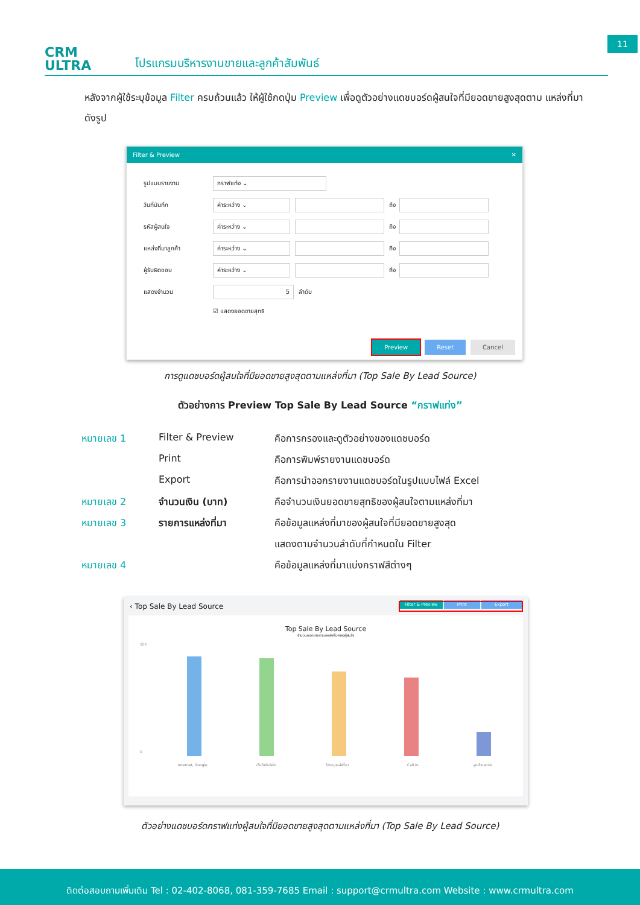11
CRM
ULTRA
โปรแกรมบริหารงานขายและลูกค้าสัมพันธ์
หลังจากผู้ใช้ระบุข้อมูล Filter ครบถ้วนแล้ว ให้ผู้ใช้กดปุ่ม Preview เพื่อดูตัวอย่างแดชบอร์ดผู้สนใจที่มียอดขายสูงสุดตาม แหล่งที่มา ดังรูป
Filter & Preview ✕
รูปแบบรายงาน กราฟแท่ง ⌄
วันที่บันทึก ค่าระหว่าง ⌄ ถึง
รหัสผู้สนใจ ค่าระหว่าง ⌄ ถึง
แหล่งที่มาลูกค้า ค่าระหว่าง ⌄ ถึง
ผู้รับผิดชอบ ค่าระหว่าง ⌄ ถึง
แสดงจำนวน 5 ลำดับ
☑ แสดงยอดขายสุทธิ
Preview Reset Cancel
การดูแดชบอร์ดผู้สนใจที่มียอดขายสูงสุดตามแหล่งที่มา (Top Sale By Lead Source)
ตัวอย่างการ Preview Top Sale By Lead Source “กราฟแท่ง”
| หมายเลข 1 | Filter & Preview | คือการกรองและดูตัวอย่างของแดชบอร์ด |
| | Print | คือการพิมพ์รายงานแดชบอร์ด |
| | Export | คือการนำออกรายงานแดชบอร์ดในรูปแบบไฟล์ Excel |
| หมายเลข 2 | จำนวนเงิน (บาท) | คือจำนวนเงินยอดขายสุทธิของผู้สนใจตามแหล่งที่มา |
| หมายเลข 3 | รายการแหล่งที่มา | คือข้อมูลแหล่งที่มาของผู้สนใจที่มียอดขายสูงสุด |
| | | แสดงตามจำนวนลำดับที่กำหนดใน Filter |
| หมายเลข 4 | | คือข้อมูลแหล่งที่มาแบ่งกราฟสีต่างๆ |
‹ Top Sale By Lead Source Filter & Preview Print Export
Top Sale By Lead Source
จำนวนยอดขายตามแหล่งที่มาของผู้สนใจ
50K
0
Internet, Google
เว็บไซต์บริษัท
ไม่ระบุแหล่งที่มา
Call In
ลูกค้าบอกต่อ
ตัวอย่างแดชบอร์ดกราฟแท่งผู้สนใจที่มียอดขายสูงสุดตามแหล่งที่มา (Top Sale By Lead Source)
ติดต่อสอบถามเพิ่มเติม Tel : 02-402-8068, 081-359-7685 Email : support@crmultra.com Website : www.crmultra.com